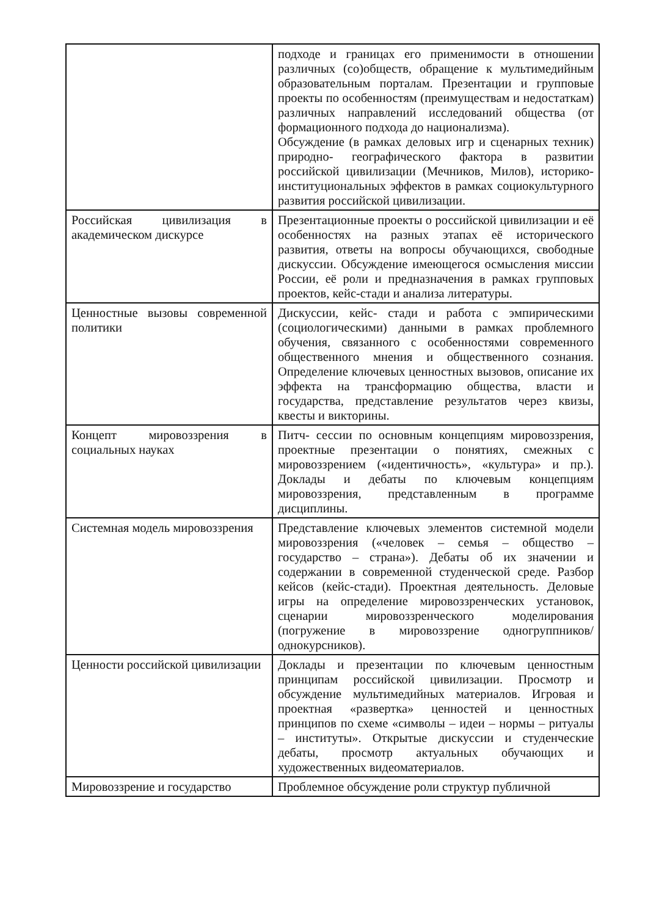| | подходе и границах его применимости в отношении различных (со)обществ, обращение к мультимедийным образовательным порталам. Презентации и групповые проекты по особенностям (преимуществам и недостаткам) различных направлений исследований общества (от формационного подхода до национализма). Обсуждение (в рамках деловых игр и сценарных техник) природно- географического фактора в развитии российской цивилизации (Мечников, Милов), историко- институциональных эффектов в рамках социокультурного развития российской цивилизации. |
| Российская цивилизация в академическом дискурсе | Презентационные проекты о российской цивилизации и её особенностях на разных этапах её исторического развития, ответы на вопросы обучающихся, свободные дискуссии. Обсуждение имеющегося осмысления миссии России, её роли и предназначения в рамках групповых проектов, кейс-стади и анализа литературы. |
| Ценностные вызовы современной политики | Дискуссии, кейс- стади и работа с эмпирическими (социологическими) данными в рамках проблемного обучения, связанного с особенностями современного общественного мнения и общественного сознания. Определение ключевых ценностных вызовов, описание их эффекта на трансформацию общества, власти и государства, представление результатов через квизы, квесты и викторины. |
| Концепт мировоззрения в социальных науках | Питч- сессии по основным концепциям мировоззрения, проектные презентации о понятиях, смежных с мировоззрением («идентичность», «культура» и пр.). Доклады и дебаты по ключевым концепциям мировоззрения, представленным в программе дисциплины. |
| Системная модель мировоззрения | Представление ключевых элементов системной модели мировоззрения («человек – семья – общество – государство – страна»). Дебаты об их значении и содержании в современной студенческой среде. Разбор кейсов (кейс-стади). Проектная деятельность. Деловые игры на определение мировоззренческих установок, сценарии мировоззренческого моделирования (погружение в мировоззрение одногруппников/однокурсников). |
| Ценности российской цивилизации | Доклады и презентации по ключевым ценностным принципам российской цивилизации. Просмотр и обсуждение мультимедийных материалов. Игровая и проектная «развертка» ценностей и ценностных принципов по схеме «символы – идеи – нормы – ритуалы – институты». Открытые дискуссии и студенческие дебаты, просмотр актуальных обучающих и художественных видеоматериалов. |
| Мировоззрение и государство | Проблемное обсуждение роли структур публичной |